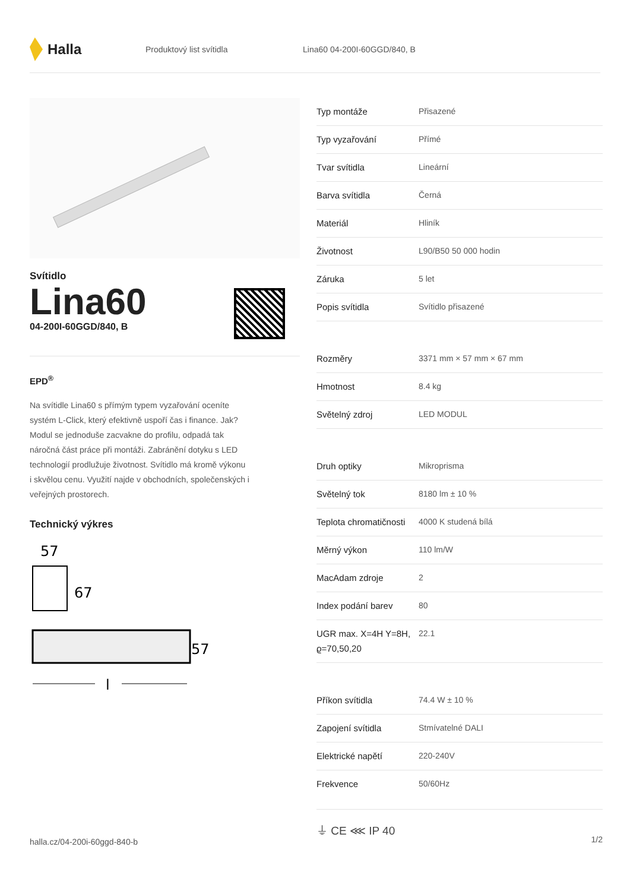Halla
Produktový list svítidla Lina60 04-200I-60GGD/840, B
Svítidlo
Lina60
04-200I-60GGD/840, B
EPD<sup>®</sup>
Na svítidle Lina60 s přímým typem vyzařování oceníte systém L-Click, který efektivně uspoří čas i finance. Jak? Modul se jednoduše zacvakne do profilu, odpadá tak náročná část práce při montáži. Zabránění dotyku s LED technologií prodlužuje životnost. Svítidlo má kromě výkonu i skvělou cenu. Využití najde v obchodních, společenských i veřejných prostorech.
Technický výkres
57
67
57
l
| Typ montáže | Přisazené |
| Typ vyzařování | Přímé |
| Tvar svítidla | Lineární |
| Barva svítidla | Černá |
| Materiál | Hliník |
| Životnost | L90/B50 50 000 hodin |
| Záruka | 5 let |
| Popis svítidla | Svítidlo přisazené |
| Rozměry | 3371 mm × 57 mm × 67 mm |
| Hmotnost | 8.4 kg |
| Světelný zdroj | LED MODUL |
| Druh optiky | Mikroprisma |
| Světelný tok | 8180 lm ± 10 % |
| Teplota chromatičnosti | 4000 K studená bílá |
| Měrný výkon | 110 lm/W |
| MacAdam zdroje | 2 |
| Index podání barev | 80 |
| UGR max. X=4H Y=8H, ϱ=70,50,20 | 22.1 |
| Příkon svítidla | 74.4 W ± 10 % |
| Zapojení svítidla | Stmívatelné DALI |
| Elektrické napětí | 220-240V |
| Frekvence | 50/60Hz |
⏚ CE ⋘ IP 40
halla.cz/04-200i-60ggd-840-b
1/2